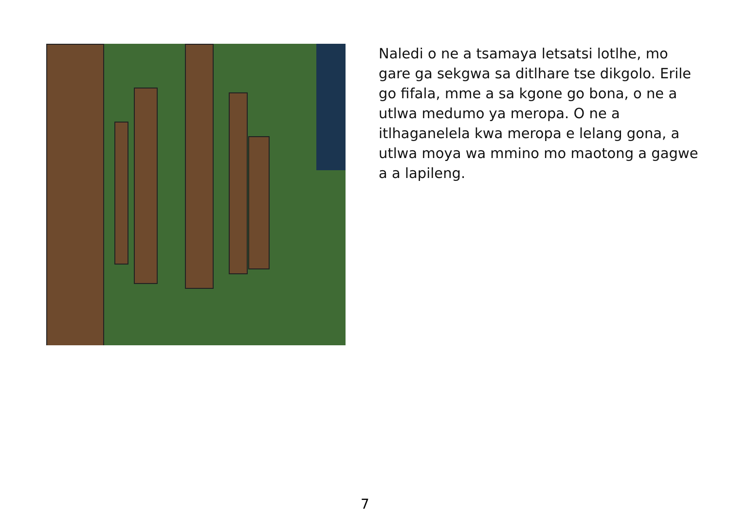Naledi o ne a tsamaya letsatsi lotlhe, mo gare ga sekgwa sa ditlhare tse dikgolo. Erile go fifala, mme a sa kgone go bona, o ne a utlwa medumo ya meropa. O ne a itlhaganelela kwa meropa e lelang gona, a utlwa moya wa mmino mo maotong a gagwe a a lapileng.
7